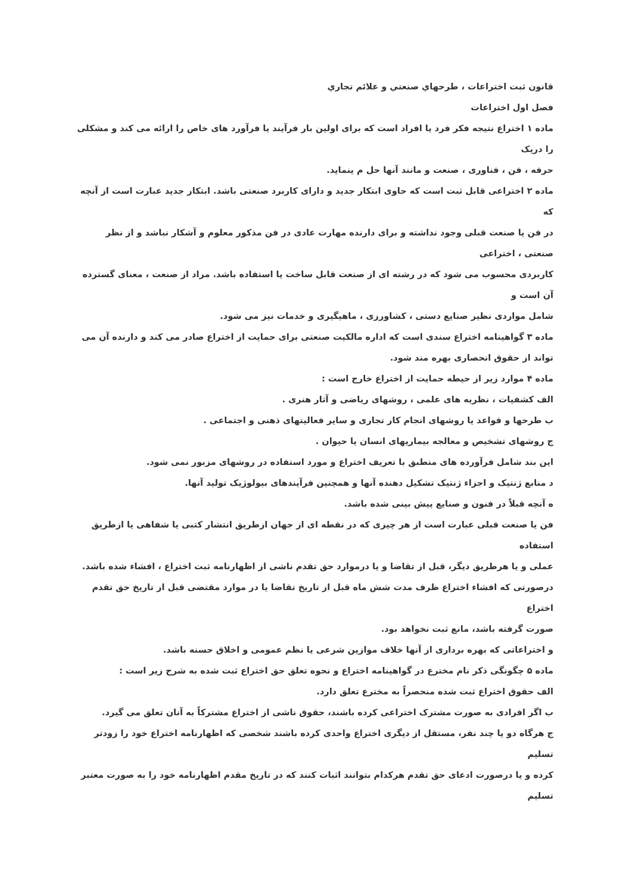قانون ثبت اختراعات ، طرحهاي صنعتي و علائم تجاري
فصل اول اختراعات
ماده ۱ اختراع نتیجه فکر فرد یا افراد است که برای اولین بار فرآیند یا فرآورد های خاص را ارائه می کند و مشکلی را دریک
حرفه ، فن ، فناوری ، صنعت و مانند آنها حل م ینماید.
ماده ۲ اختراعی قابل ثبت است که حاوی ابتکار جدید و دارای کاربرد صنعتی باشد. ابتکار جدید عبارت است از آنچه که
در فن یا صنعت قبلی وجود نداشته و برای دارنده مهارت عادی در فن مذکور معلوم و آشکار نباشد و از نظر صنعتی ، اختراعی
کاربردی محسوب می شود که در رشته ای از صنعت قابل ساخت یا استفاده باشد. مراد از صنعت ، معنای گسترده آن است و
شامل مواردی نظیر صنایع دستی ، کشاورزی ، ماهیگیری و خدمات نیز می شود.
ماده ۳ گواهینامه اختراع سندی است که اداره مالکیت صنعتی برای حمایت از اختراع صادر می کند و دارنده آن می تواند از حقوق انحصاری بهره مند شود.
ماده ۴ موارد زیر از حیطه حمایت از اختراع خارج است :
الف کشفیات ، نظریه های علمی ، روشهای ریاضی و آثار هنری .
ب طرحها و قواعد یا روشهای انجام کار تجاری و سایر فعالیتهای ذهنی و اجتماعی .
ج روشهای تشخیص و معالجه بیماریهای انسان یا حیوان .
این بند شامل فرآورده های منطبق با تعریف اختراع و مورد استفاده در روشهای مزبور نمی شود.
د منابع ژنتیک و اجزاء ژنتیک تشکیل دهنده آنها و همچنین فرآیندهای بیولوژیک تولید آنها.
ه آنچه قبلاً در فنون و صنایع پیش بینی شده باشد.
فن یا صنعت قبلی عبارت است از هر چیزی که در نقطه ای از جهان ازطریق انتشار کتبی یا شفاهی یا ازطریق استفاده
عملی و یا هرطریق دیگر، قبل از تقاضا و یا درموارد حق تقدم ناشی از اظهارنامه ثبت اختراع ، افشاء شده باشد.
درصورتی که افشاء اختراع ظرف مدت شش ماه قبل از تاریخ تقاضا یا در موارد مقتضی قبل از تاریخ حق تقدم اختراع
صورت گرفته باشد، مانع ثبت نخواهد بود.
و اختراعاتی که بهره برداری از آنها خلاف موازین شرعی یا نظم عمومی و اخلاق حسنه باشد.
ماده ۵ چگونگی ذکر نام مخترع در گواهینامه اختراع و نحوه تعلق حق اختراع ثبت شده به شرح زیر است :
الف حقوق اختراع ثبت شده منحصراً به مخترع تعلق دارد.
ب اگر افرادی به صورت مشترک اختراعی کرده باشند، حقوق ناشی از اختراع مشترکاً به آنان تعلق می گیرد.
ج هرگاه دو یا چند نفر، مستقل از دیگری اختراع واحدی کرده باشند شخصی که اظهارنامه اختراع خود را زودتر تسلیم
کرده و یا درصورت ادعای حق تقدم هرکدام بتوانند اثبات کنند که در تاریخ مقدم اظهارنامه خود را به صورت معتبر تسلیم